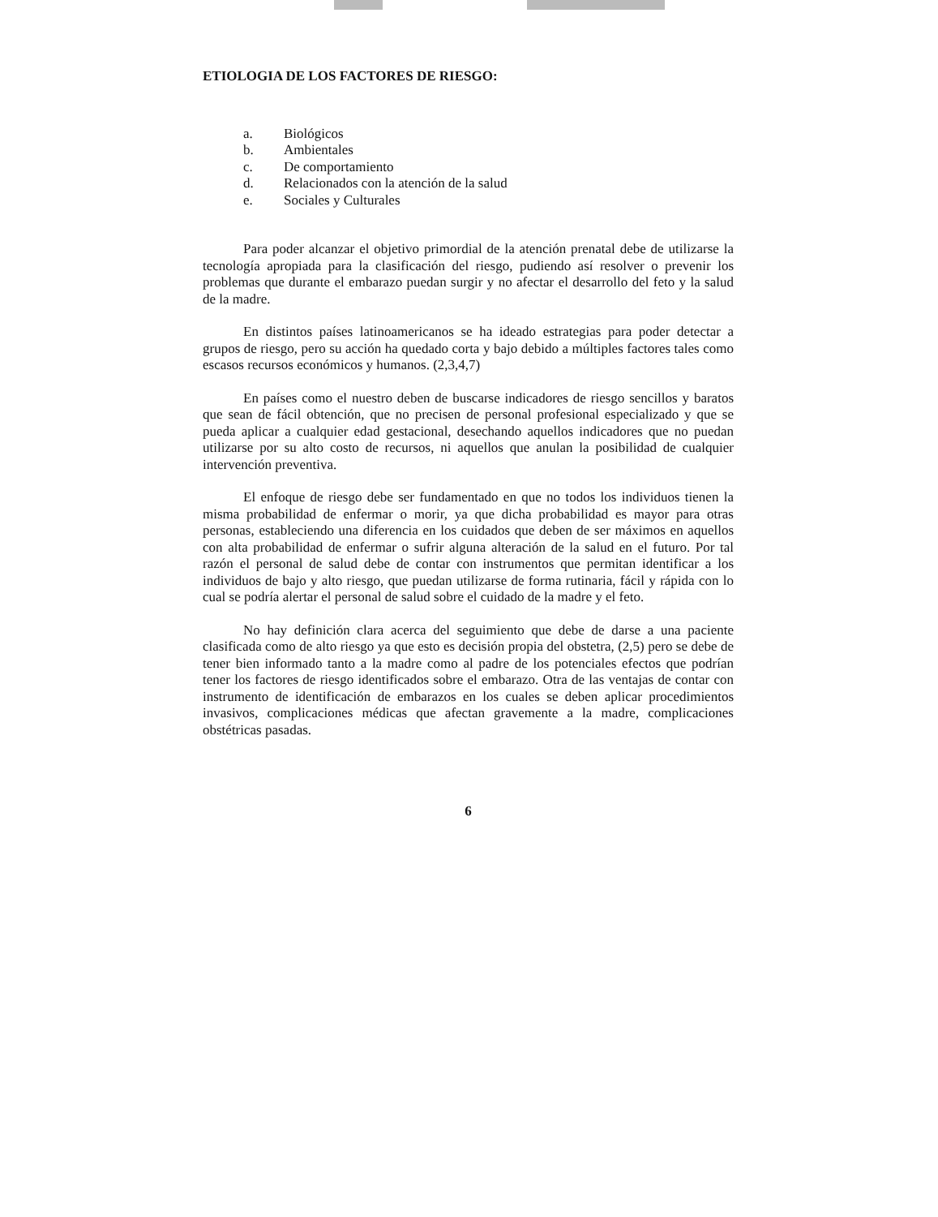ETIOLOGIA DE LOS FACTORES DE RIESGO:
a. Biológicos
b. Ambientales
c. De comportamiento
d. Relacionados con la atención de la salud
e. Sociales y Culturales
Para poder alcanzar el objetivo primordial de la atención prenatal debe de utilizarse la tecnología apropiada para la clasificación del riesgo, pudiendo así resolver o prevenir los problemas que durante el embarazo puedan surgir y no afectar el desarrollo del feto y la salud de la madre.
En distintos países latinoamericanos se ha ideado estrategias para poder detectar a grupos de riesgo, pero su acción ha quedado corta y bajo debido a múltiples factores tales como escasos recursos económicos y humanos. (2,3,4,7)
En países como el nuestro deben de buscarse indicadores de riesgo sencillos y baratos que sean de fácil obtención, que no precisen de personal profesional especializado y que se pueda aplicar a cualquier edad gestacional, desechando aquellos indicadores que no puedan utilizarse por su alto costo de recursos, ni aquellos que anulan la posibilidad de cualquier intervención preventiva.
El enfoque de riesgo debe ser fundamentado en que no todos los individuos tienen la misma probabilidad de enfermar o morir, ya que dicha probabilidad es mayor para otras personas, estableciendo una diferencia en los cuidados que deben de ser máximos en aquellos con alta probabilidad de enfermar o sufrir alguna alteración de la salud en el futuro. Por tal razón el personal de salud debe de contar con instrumentos que permitan identificar a los individuos de bajo y alto riesgo, que puedan utilizarse de forma rutinaria, fácil y rápida con lo cual se podría alertar el personal de salud sobre el cuidado de la madre y el feto.
No hay definición clara acerca del seguimiento que debe de darse a una paciente clasificada como de alto riesgo ya que esto es decisión propia del obstetra, (2,5) pero se debe de tener bien informado tanto a la madre como al padre de los potenciales efectos que podrían tener los factores de riesgo identificados sobre el embarazo. Otra de las ventajas de contar con instrumento de identificación de embarazos en los cuales se deben aplicar procedimientos invasivos, complicaciones médicas que afectan gravemente a la madre, complicaciones obstétricas pasadas.
6